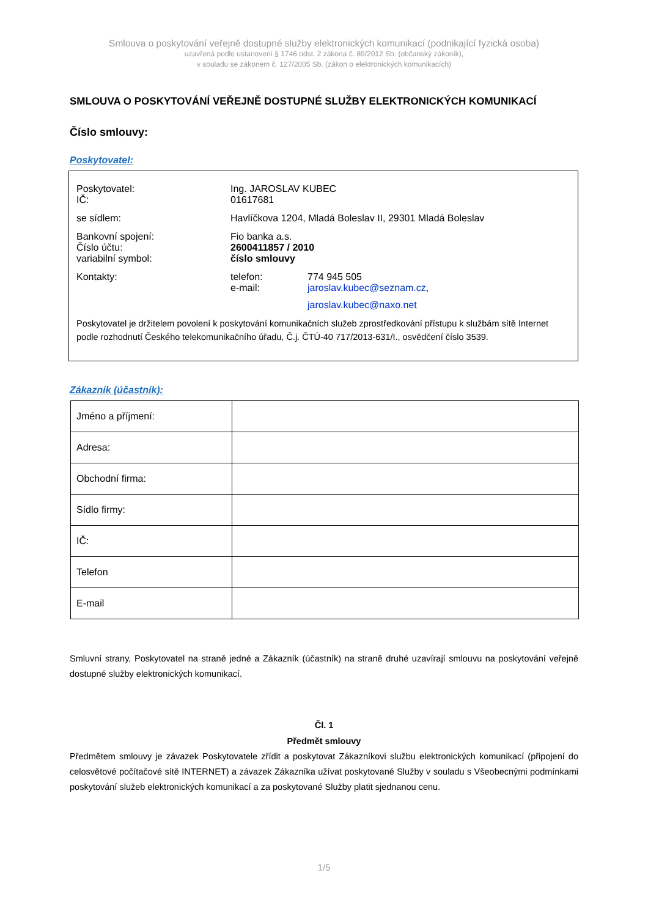Smlouva o poskytování veřejně dostupné služby elektronických komunikací (podnikající fyzická osoba)
uzavřená podle ustanovení § 1746 odst. 2 zákona č. 89/2012 Sb. (občanský zákoník),
v souladu se zákonem č. 127/2005 Sb. (zákon o elektronických komunikacích)
SMLOUVA O POSKYTOVÁNÍ VEŘEJNĚ DOSTUPNÉ SLUŽBY ELEKTRONICKÝCH KOMUNIKACÍ
Číslo smlouvy:
Poskytovatel:
| Poskytovatel: IČ: | Ing. JAROSLAV KUBEC 01617681 | |
| se sídlem: | Havlíčkova 1204, Mladá Boleslav II, 29301 Mladá Boleslav | |
| Bankovní spojení: Číslo účtu: variabilní symbol: | Fio banka a.s. 2600411857 / 2010 číslo smlouvy | |
| Kontakty: | telefon: e-mail: | 774 945 505 jaroslav.kubec@seznam.cz , jaroslav.kubec@naxo.net |
Poskytovatel je držitelem povolení k poskytování komunikačních služeb zprostředkování přístupu k službám sítě Internet podle rozhodnutí Českého telekomunikačního úřadu, Č.j. ČTÚ-40 717/2013-631/I., osvědčení číslo 3539.
Zákazník (účastník):
| Jméno a příjmení: | |
| Adresa: | |
| Obchodní firma: | |
| Sídlo firmy: | |
| IČ: | |
| Telefon | |
| E-mail | |
Smluvní strany, Poskytovatel na straně jedné a Zákazník (účastník) na straně druhé uzavírají smlouvu na poskytování veřejně dostupné služby elektronických komunikací.
Čl. 1
Předmět smlouvy
Předmětem smlouvy je závazek Poskytovatele zřídit a poskytovat Zákazníkovi službu elektronických komunikací (připojení do celosvětové počítačové sítě INTERNET) a závazek Zákazníka užívat poskytované Služby v souladu s Všeobecnými podmínkami poskytování služeb elektronických komunikací a za poskytované Služby platit sjednanou cenu.
1/5